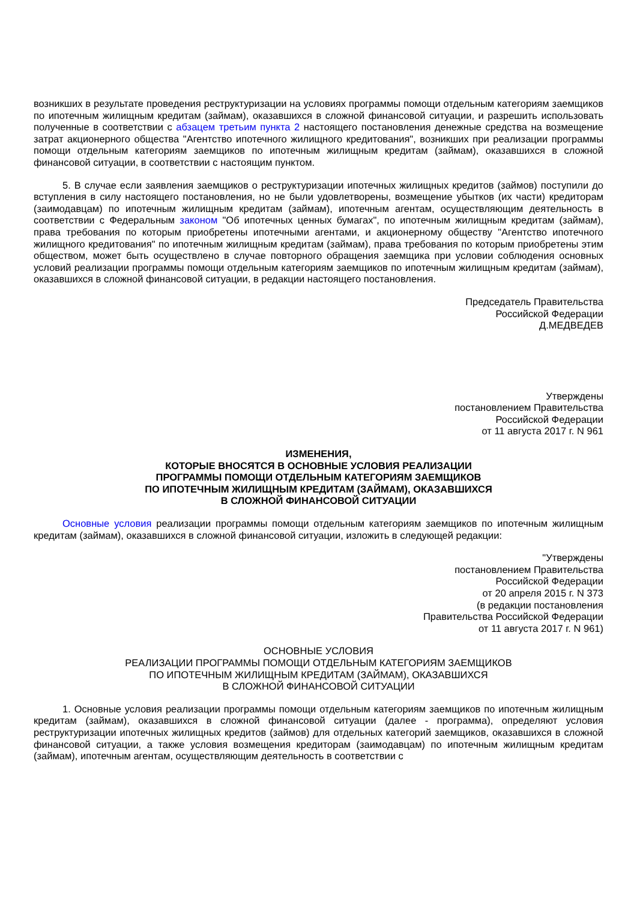возникших в результате проведения реструктуризации на условиях программы помощи отдельным категориям заемщиков по ипотечным жилищным кредитам (займам), оказавшихся в сложной финансовой ситуации, и разрешить использовать полученные в соответствии с абзацем третьим пункта 2 настоящего постановления денежные средства на возмещение затрат акционерного общества "Агентство ипотечного жилищного кредитования", возникших при реализации программы помощи отдельным категориям заемщиков по ипотечным жилищным кредитам (займам), оказавшихся в сложной финансовой ситуации, в соответствии с настоящим пунктом.
5. В случае если заявления заемщиков о реструктуризации ипотечных жилищных кредитов (займов) поступили до вступления в силу настоящего постановления, но не были удовлетворены, возмещение убытков (их части) кредиторам (заимодавцам) по ипотечным жилищным кредитам (займам), ипотечным агентам, осуществляющим деятельность в соответствии с Федеральным законом "Об ипотечных ценных бумагах", по ипотечным жилищным кредитам (займам), права требования по которым приобретены ипотечными агентами, и акционерному обществу "Агентство ипотечного жилищного кредитования" по ипотечным жилищным кредитам (займам), права требования по которым приобретены этим обществом, может быть осуществлено в случае повторного обращения заемщика при условии соблюдения основных условий реализации программы помощи отдельным категориям заемщиков по ипотечным жилищным кредитам (займам), оказавшихся в сложной финансовой ситуации, в редакции настоящего постановления.
Председатель Правительства
Российской Федерации
Д.МЕДВЕДЕВ
Утверждены
постановлением Правительства
Российской Федерации
от 11 августа 2017 г. N 961
ИЗМЕНЕНИЯ,
КОТОРЫЕ ВНОСЯТСЯ В ОСНОВНЫЕ УСЛОВИЯ РЕАЛИЗАЦИИ
ПРОГРАММЫ ПОМОЩИ ОТДЕЛЬНЫМ КАТЕГОРИЯМ ЗАЕМЩИКОВ
ПО ИПОТЕЧНЫМ ЖИЛИЩНЫМ КРЕДИТАМ (ЗАЙМАМ), ОКАЗАВШИХСЯ
В СЛОЖНОЙ ФИНАНСОВОЙ СИТУАЦИИ
Основные условия реализации программы помощи отдельным категориям заемщиков по ипотечным жилищным кредитам (займам), оказавшихся в сложной финансовой ситуации, изложить в следующей редакции:
"Утверждены
постановлением Правительства
Российской Федерации
от 20 апреля 2015 г. N 373
(в редакции постановления
Правительства Российской Федерации
от 11 августа 2017 г. N 961)
ОСНОВНЫЕ УСЛОВИЯ
РЕАЛИЗАЦИИ ПРОГРАММЫ ПОМОЩИ ОТДЕЛЬНЫМ КАТЕГОРИЯМ ЗАЕМЩИКОВ
ПО ИПОТЕЧНЫМ ЖИЛИЩНЫМ КРЕДИТАМ (ЗАЙМАМ), ОКАЗАВШИХСЯ
В СЛОЖНОЙ ФИНАНСОВОЙ СИТУАЦИИ
1. Основные условия реализации программы помощи отдельным категориям заемщиков по ипотечным жилищным кредитам (займам), оказавшихся в сложной финансовой ситуации (далее - программа), определяют условия реструктуризации ипотечных жилищных кредитов (займов) для отдельных категорий заемщиков, оказавшихся в сложной финансовой ситуации, а также условия возмещения кредиторам (заимодавцам) по ипотечным жилищным кредитам (займам), ипотечным агентам, осуществляющим деятельность в соответствии с